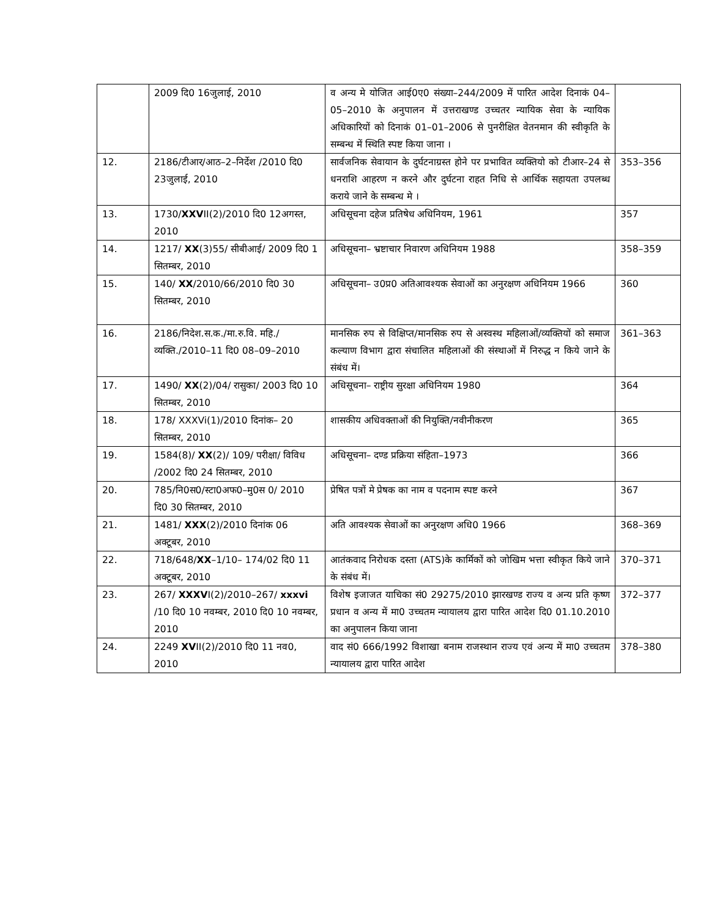| | 2009 दि0 16जुलाई, 2010 | व अन्य मे योजित आई0ए0 संख्या–244/2009 में पारित आदेश दिनाकं 04–05–2010 के अनुपालन में उत्तराखण्ड उच्चतर न्यायिक सेवा के न्यायिक अधिकारियों को दिनाकं 01–01–2006 से पुनरीक्षित वेतनमान की स्वीकृति के सम्बन्ध में स्थिति स्पष्ट किया जाना । | |
| 12. | 2186/टीआर/आठ–2–निर्देश /2010 दि0 23जुलाई, 2010 | सार्वजनिक सेवायान के दुर्घटनाग्रस्त होने पर प्रभावित व्यक्तियो को टीआर–24 से धनराशि आहरण न करने और दुर्घटना राहत निधि से आर्थिक सहायता उपलब्ध कराये जाने के सम्बन्ध मे । | 353–356 |
| 13. | 1730/ XXV II(2)/2010 दि0 12अगस्त, 2010 | अधिसूचना दहेज प्रतिषेध अधिनियम, 1961 | 357 |
| 14. | 1217/ XX (3)55/ सीबीआई/ 2009 दि0 1 सितम्बर, 2010 | अधिसूचना– भ्रष्टाचार निवारण अधिनियम 1988 | 358–359 |
| 15. | 140/ XX /2010/66/2010 दि0 30 सितम्बर, 2010 | अधिसूचना– उ0प्र0 अतिआवश्यक सेवाओं का अनुरक्षण अधिनियम 1966 | 360 |
| 16. | 2186/निदेश.स.क./मा.रु.वि. महि./ व्यक्ति./2010–11 दि0 08–09–2010 | मानसिक रुप से विक्षिप्त/मानसिक रुप से अस्वस्थ महिलाओं/व्यक्तियों को समाज कल्याण विभाग द्वारा संचालित महिलाओं की संस्थाओं में निरुद्ध न किये जाने के संबंध में। | 361–363 |
| 17. | 1490/ XX (2)/04/ रासुका/ 2003 दि0 10 सितम्बर, 2010 | अधिसूचना– राष्ट्रीय सुरक्षा अधिनियम 1980 | 364 |
| 18. | 178/ XXXVi(1)/2010 दिनांक– 20 सितम्बर, 2010 | शासकीय अधिवक्ताओं की नियुक्ति/नवीनीकरण | 365 |
| 19. | 1584(8)/ XX (2)/ 109/ परीक्षा/ विविध /2002 दि0 24 सितम्बर, 2010 | अधिसूचना– दण्ड प्रक्रिया संहिता–1973 | 366 |
| 20. | 785/नि0स0/स्टा0अफ0–मु0स 0/ 2010 दि0 30 सितम्बर, 2010 | प्रेषित पत्रों मे प्रेषक का नाम व पदनाम स्पष्ट करने | 367 |
| 21. | 1481/ XXX (2)/2010 दिनांक 06 अक्टूबर, 2010 | अति आवश्यक सेवाओं का अनुरक्षण अधि0 1966 | 368–369 |
| 22. | 718/648/ XX –1/10– 174/02 दि0 11 अक्टूबर, 2010 | आतंकवाद निरोधक दस्ता (ATS)के कार्मिकों को जोखिम भत्ता स्वीकृत किये जाने के संबंध में। | 370–371 |
| 23. | 267/ XXXV I(2)/2010–267/ xxxvi /10 दि0 10 नवम्बर, 2010 दि0 10 नवम्बर, 2010 | विशेष इजाजत याचिका सं0 29275/2010 झारखण्ड राज्य व अन्य प्रति कृष्ण प्रधान व अन्य में मा0 उच्चतम न्यायालय द्वारा पारित आदेश दि0 01.10.2010 का अनुपालन किया जाना | 372–377 |
| 24. | 2249 XV II(2)/2010 दि0 11 नव0, 2010 | वाद सं0 666/1992 विशाखा बनाम राजस्थान राज्य एवं अन्य में मा0 उच्चतम न्यायालय द्वारा पारित आदेश | 378–380 |